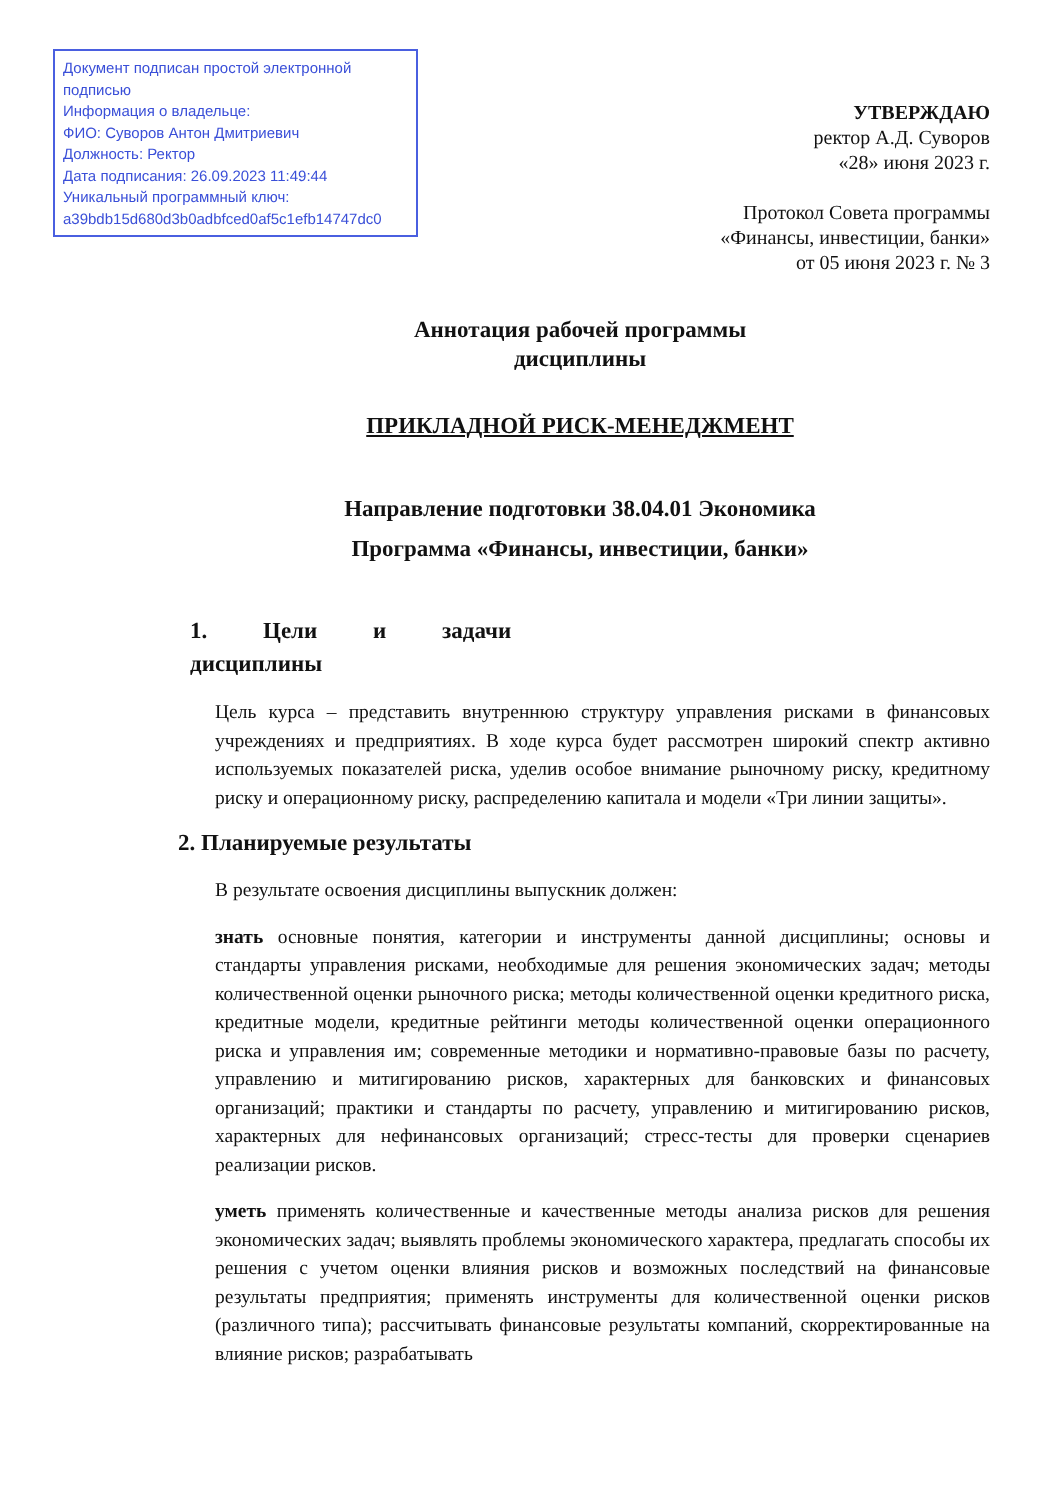Документ подписан простой электронной подписью
Информация о владельце:
ФИО: Суворов Антон Дмитриевич
Должность: Ректор
Дата подписания: 26.09.2023 11:49:44
Уникальный программный ключ:
a39bdb15d680d3b0adbfced0af5c1efb14747dc0
УТВЕРЖДАЮ
ректор А.Д. Суворов
«28» июня 2023 г.
Протокол Совета программы
«Финансы, инвестиции, банки»
от 05 июня 2023 г. № 3
Аннотация рабочей программы
дисциплины
ПРИКЛАДНОЙ РИСК-МЕНЕДЖМЕНТ
Направление подготовки 38.04.01 Экономика
Программа «Финансы, инвестиции, банки»
1. Цели и задачи дисциплины
Цель курса – представить внутреннюю структуру управления рисками в финансовых учреждениях и предприятиях. В ходе курса будет рассмотрен широкий спектр активно используемых показателей риска, уделив особое внимание рыночному риску, кредитному риску и операционному риску, распределению капитала и модели «Три линии защиты».
2. Планируемые результаты
В результате освоения дисциплины выпускник должен:
знать основные понятия, категории и инструменты данной дисциплины; основы и стандарты управления рисками, необходимые для решения экономических задач; методы количественной оценки рыночного риска; методы количественной оценки кредитного риска, кредитные модели, кредитные рейтинги методы количественной оценки операционного риска и управления им; современные методики и нормативно-правовые базы по расчету, управлению и митигированию рисков, характерных для банковских и финансовых организаций; практики и стандарты по расчету, управлению и митигированию рисков, характерных для нефинансовых организаций; стресс-тесты для проверки сценариев реализации рисков.
уметь применять количественные и качественные методы анализа рисков для решения экономических задач; выявлять проблемы экономического характера, предлагать способы их решения с учетом оценки влияния рисков и возможных последствий на финансовые результаты предприятия; применять инструменты для количественной оценки рисков (различного типа); рассчитывать финансовые результаты компаний, скорректированные на влияние рисков; разрабатывать